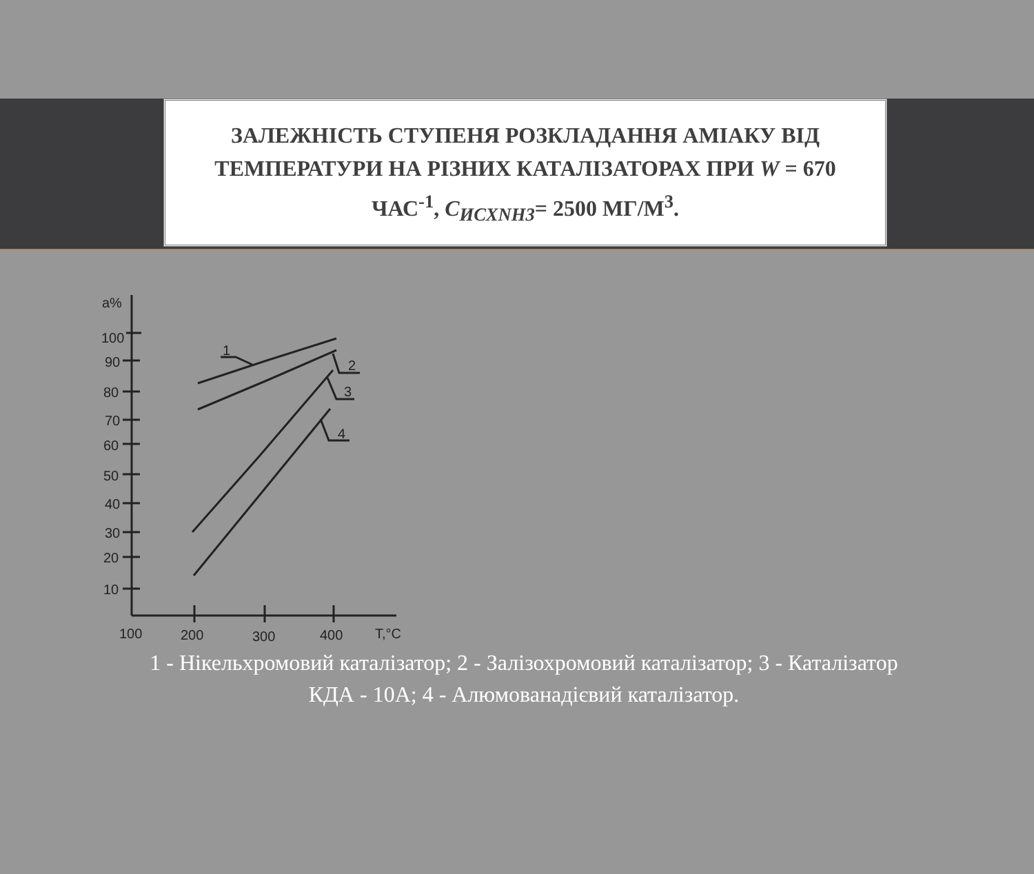ЗАЛЕЖНІСТЬ СТУПЕНЯ РОЗКЛАДАННЯ АМІАКУ ВІД ТЕМПЕРАТУРИ НА РІЗНИХ КАТАЛІЗАТОРАХ ПРИ W = 670 ЧАС<sup>-1</sup>, С<sub>ИСХNH3</sub>= 2500 МГ/М<sup>3</sup>.
a%
100
90
80
70
60
50
40
30
20
10
100
200
300
400
T,°C
1
2
3
4
1 - Нікельхромовий каталізатор; 2 - Залізохромовий каталізатор; 3 - Каталізатор КДА - 10А; 4 - Алюмованадієвий каталізатор.